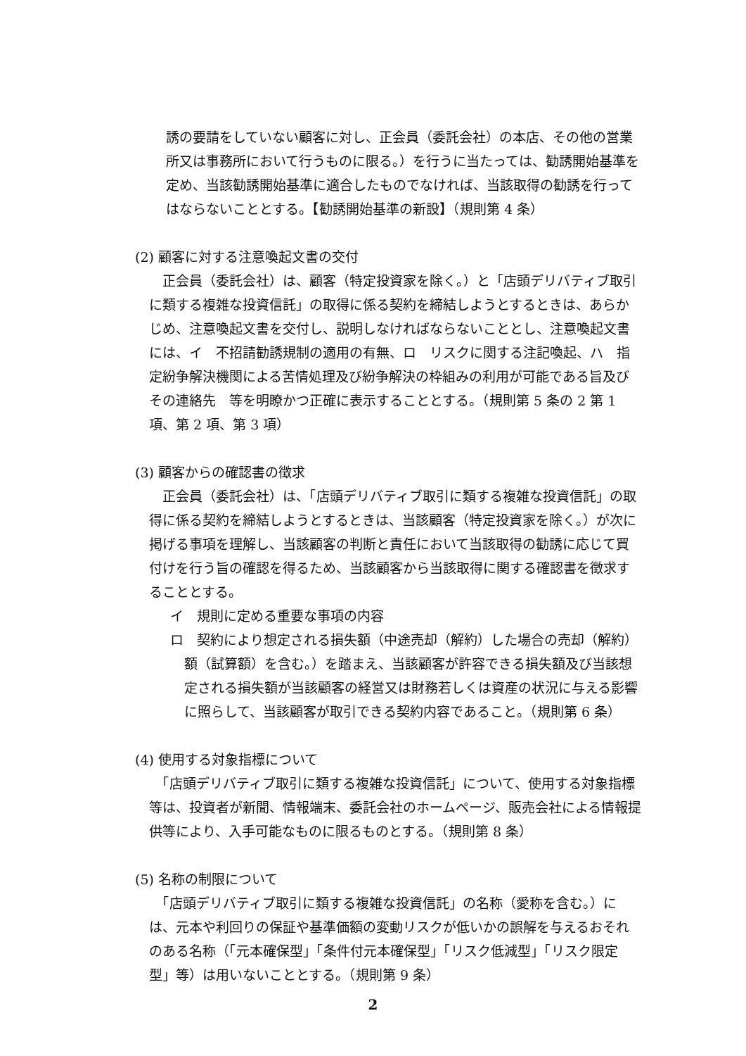誘の要請をしていない顧客に対し、正会員（委託会社）の本店、その他の営業所又は事務所において行うものに限る。）を行うに当たっては、勧誘開始基準を定め、当該勧誘開始基準に適合したものでなければ、当該取得の勧誘を行ってはならないこととする。【勧誘開始基準の新設】（規則第 4 条）
(2) 顧客に対する注意喚起文書の交付
　正会員（委託会社）は、顧客（特定投資家を除く。）と「店頭デリバティブ取引に類する複雑な投資信託」の取得に係る契約を締結しようとするときは、あらかじめ、注意喚起文書を交付し、説明しなければならないこととし、注意喚起文書には、イ　不招請勧誘規制の適用の有無、ロ　リスクに関する注記喚起、ハ　指定紛争解決機関による苦情処理及び紛争解決の枠組みの利用が可能である旨及びその連絡先　等を明瞭かつ正確に表示することとする。（規則第 5 条の 2 第 1 項、第 2 項、第 3 項）
(3) 顧客からの確認書の徴求
　正会員（委託会社）は、「店頭デリバティブ取引に類する複雑な投資信託」の取得に係る契約を締結しようとするときは、当該顧客（特定投資家を除く。）が次に掲げる事項を理解し、当該顧客の判断と責任において当該取得の勧誘に応じて買付けを行う旨の確認を得るため、当該顧客から当該取得に関する確認書を徴求することとする。
イ　規則に定める重要な事項の内容
ロ　契約により想定される損失額（中途売却（解約）した場合の売却（解約）額（試算額）を含む。）を踏まえ、当該顧客が許容できる損失額及び当該想定される損失額が当該顧客の経営又は財務若しくは資産の状況に与える影響に照らして、当該顧客が取引できる契約内容であること。（規則第 6 条）
(4) 使用する対象指標について
　「店頭デリバティブ取引に類する複雑な投資信託」について、使用する対象指標等は、投資者が新聞、情報端末、委託会社のホームページ、販売会社による情報提供等により、入手可能なものに限るものとする。（規則第 8 条）
(5) 名称の制限について
　「店頭デリバティブ取引に類する複雑な投資信託」の名称（愛称を含む。）には、元本や利回りの保証や基準価額の変動リスクが低いかの誤解を与えるおそれのある名称（「元本確保型」「条件付元本確保型」「リスク低減型」「リスク限定型」等）は用いないこととする。（規則第 9 条）
2